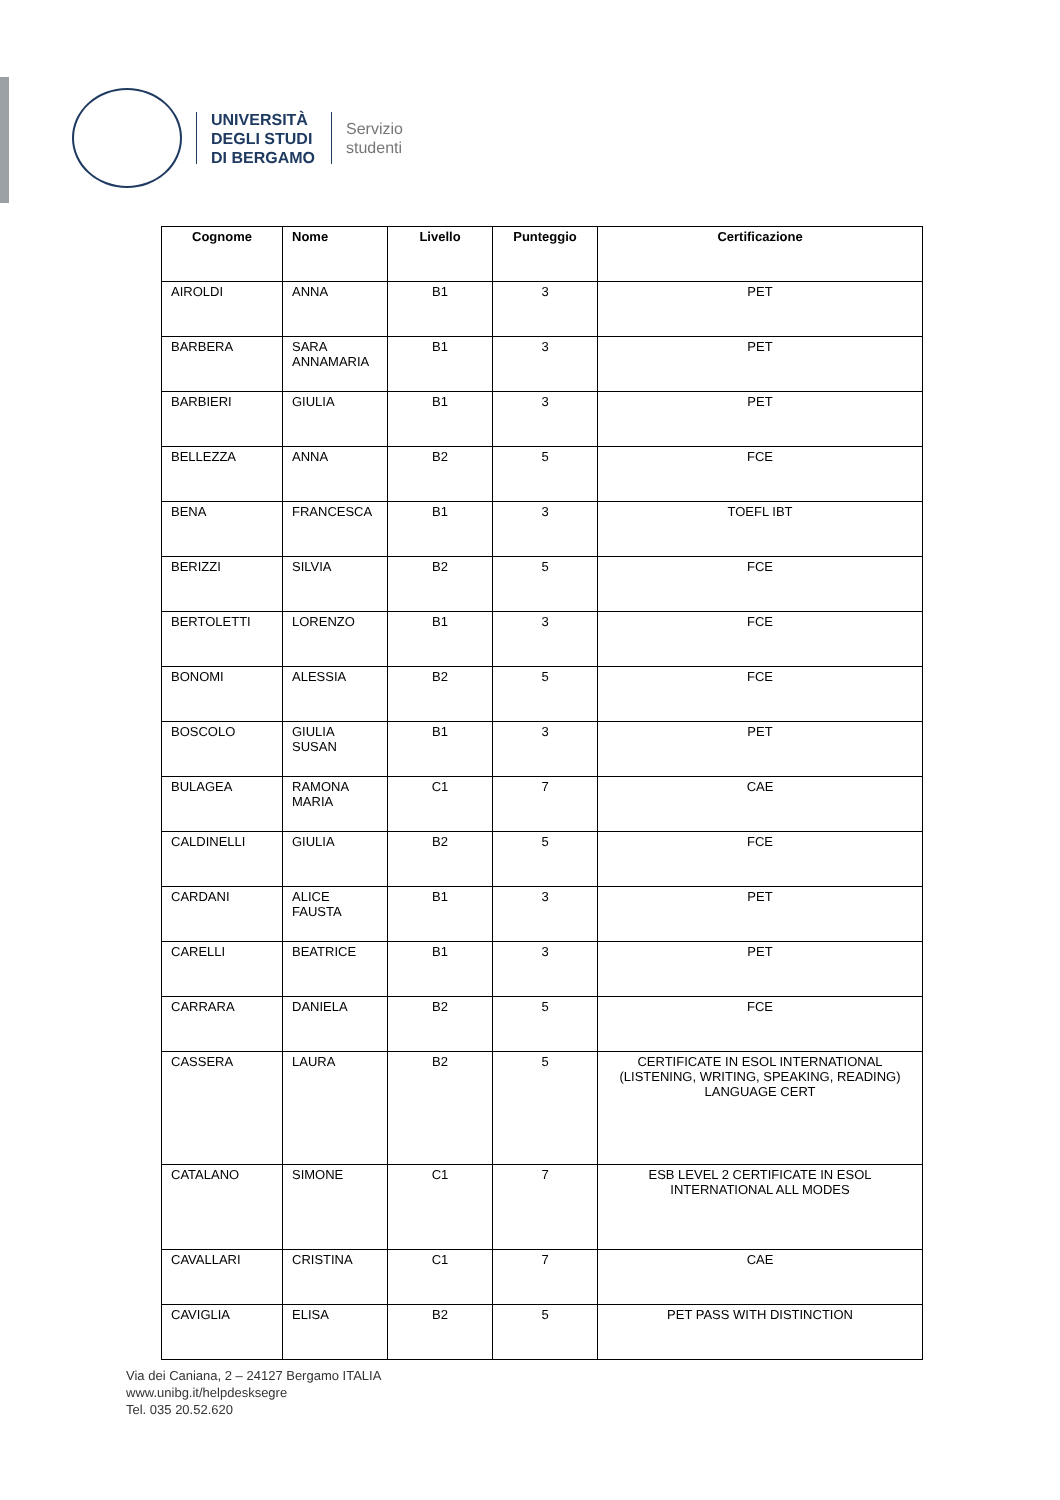UNIVERSITÀ
DEGLI STUDI
DI BERGAMO
Servizio
studenti
| Cognome | Nome | Livello | Punteggio | Certificazione |
| --- | --- | --- | --- | --- |
| AIROLDI | ANNA | B1 | 3 | PET |
| BARBERA | SARA ANNAMARIA | B1 | 3 | PET |
| BARBIERI | GIULIA | B1 | 3 | PET |
| BELLEZZA | ANNA | B2 | 5 | FCE |
| BENA | FRANCESCA | B1 | 3 | TOEFL IBT |
| BERIZZI | SILVIA | B2 | 5 | FCE |
| BERTOLETTI | LORENZO | B1 | 3 | FCE |
| BONOMI | ALESSIA | B2 | 5 | FCE |
| BOSCOLO | GIULIA SUSAN | B1 | 3 | PET |
| BULAGEA | RAMONA MARIA | C1 | 7 | CAE |
| CALDINELLI | GIULIA | B2 | 5 | FCE |
| CARDANI | ALICE FAUSTA | B1 | 3 | PET |
| CARELLI | BEATRICE | B1 | 3 | PET |
| CARRARA | DANIELA | B2 | 5 | FCE |
| CASSERA | LAURA | B2 | 5 | CERTIFICATE IN ESOL INTERNATIONAL (LISTENING, WRITING, SPEAKING, READING) LANGUAGE CERT |
| CATALANO | SIMONE | C1 | 7 | ESB LEVEL 2 CERTIFICATE IN ESOL INTERNATIONAL ALL MODES |
| CAVALLARI | CRISTINA | C1 | 7 | CAE |
| CAVIGLIA | ELISA | B2 | 5 | PET PASS WITH DISTINCTION |
Via dei Caniana, 2 – 24127 Bergamo ITALIA
www.unibg.it/helpdesksegre
Tel. 035 20.52.620